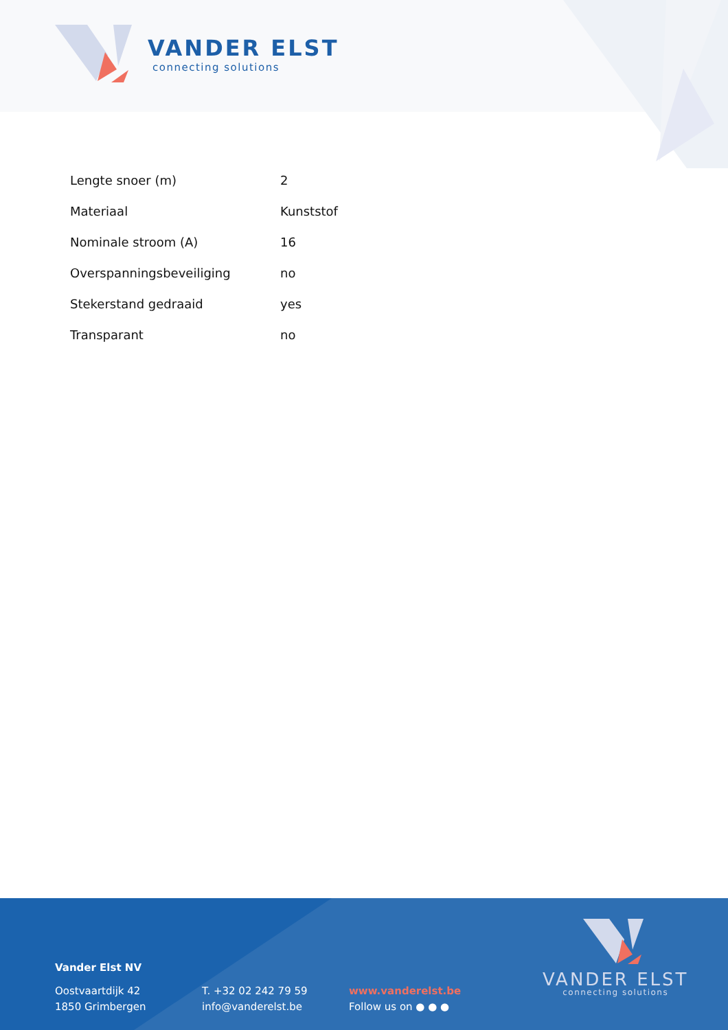VANDER ELST
connecting solutions
| Lengte snoer (m) | 2 |
| Materiaal | Kunststof |
| Nominale stroom (A) | 16 |
| Overspanningsbeveiliging | no |
| Stekerstand gedraaid | yes |
| Transparant | no |
Vander Elst NV
Oostvaartdijk 42
1850 Grimbergen
T. +32 02 242 79 59
info@vanderelst.be
www.vanderelst.be
Follow us on ● ● ●
VANDER ELST
connecting solutions